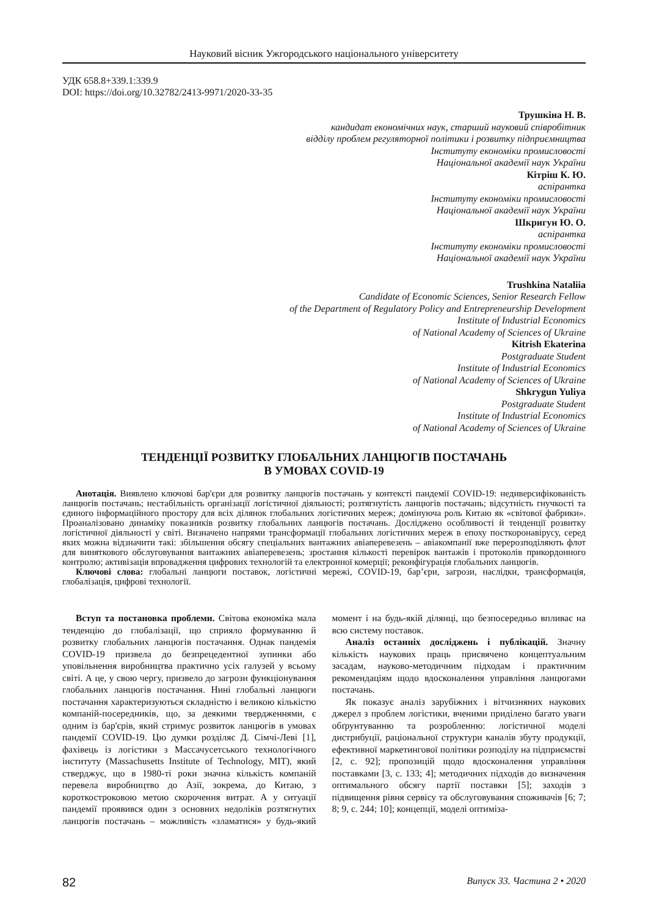Науковий вісник Ужгородського національного університету
УДК 658.8+339.1:339.9
DOI: https://doi.org/10.32782/2413-9971/2020-33-35
Трушкіна Н. В.
кандидат економічних наук, старший науковий співробітник
відділу проблем регуляторної політики і розвитку підприємництва
Інституту економіки промисловості
Національної академії наук України
Кітріш К. Ю.
аспірантка
Інституту економіки промисловості
Національної академії наук України
Шкригун Ю. О.
аспірантка
Інституту економіки промисловості
Національної академії наук України
Trushkina Nataliia
Candidate of Economic Sciences, Senior Research Fellow
of the Department of Regulatory Policy and Entrepreneurship Development
Institute of Industrial Economics
of National Academy of Sciences of Ukraine
Kitrish Ekaterina
Postgraduate Student
Institute of Industrial Economics
of National Academy of Sciences of Ukraine
Shkrygun Yuliya
Postgraduate Student
Institute of Industrial Economics
of National Academy of Sciences of Ukraine
ТЕНДЕНЦІЇ РОЗВИТКУ ГЛОБАЛЬНИХ ЛАНЦЮГІВ ПОСТАЧАНЬ
В УМОВАХ COVID-19
Анотація. Виявлено ключові бар'єри для розвитку ланцюгів постачань у контексті пандемії COVID-19: недиверсифікованість ланцюгів постачань; нестабільність організації логістичної діяльності; розтягнутість ланцюгів постачань; відсутність гнучкості та єдиного інформаційного простору для всіх ділянок глобальних логістичних мереж; домінуюча роль Китаю як «світової фабрики». Проаналізовано динаміку показників розвитку глобальних ланцюгів постачань. Досліджено особливості й тенденції розвитку логістичної діяльності у світі. Визначено напрями трансформації глобальних логістичних мереж в епоху посткоронавірусу, серед яких можна відзначити такі: збільшення обсягу спеціальних вантажних авіаперевезень – авіакомпанії вже перерозподіляють флот для виняткового обслуговування вантажних авіаперевезень; зростання кількості перевірок вантажів і протоколів прикордонного контролю; активізація впровадження цифрових технологій та електронної комерції; реконфігурація глобальних ланцюгів.
Ключові слова: глобальні ланцюги поставок, логістичні мережі, COVID-19, бар’єри, загрози, наслідки, трансформація, глобалізація, цифрові технології.
Вступ та постановка проблеми. Світова економіка мала тенденцію до глобалізації, що сприяло формуванню й розвитку глобальних ланцюгів постачання. Однак пандемія COVID-19 призвела до безпрецедентної зупинки або уповільнення виробництва практично усіх галузей у всьому світі. А це, у свою чергу, призвело до загрози функціонування глобальних ланцюгів постачання. Нині глобальні ланцюги постачання характеризуються складністю і великою кількістю компаній-посередників, що, за деякими твердженнями, є одним із бар'єрів, який стримує розвиток ланцюгів в умовах пандемії COVID-19. Цю думки розділяє Д. Сімчі-Леві [1], фахівець із логістики з Массачусетського технологічного інституту (Massachusetts Institute of Technology, MIT), який стверджує, що в 1980-ті роки значна кількість компаній перевела виробництво до Азії, зокрема, до Китаю, з короткостроковою метою скорочення витрат. А у ситуації пандемії проявився один з основних недоліків розтягнутих ланцюгів постачань – можливість «зламатися» у будь-який момент і на будь-якій ділянці, що безпосередньо впливає на всю систему поставок.
Аналіз останніх досліджень і публікацій. Значну кількість наукових праць присвячено концептуальним засадам, науково-методичним підходам і практичним рекомендаціям щодо вдосконалення управління ланцюгами постачань.
Як показує аналіз зарубіжних і вітчизняних наукових джерел з проблем логістики, вченими приділено багато уваги обґрунтуванню та розробленню: логістичної моделі дистрибуції, раціональної структури каналів збуту продукції, ефективної маркетингової політики розподілу на підприємстві [2, с. 92]; пропозицій щодо вдосконалення управління поставками [3, с. 133; 4]; методичних підходів до визначення оптимального обсягу партії поставки [5]; заходів з підвищення рівня сервісу та обслуговування споживачів [6; 7; 8; 9, с. 244; 10]; концепції, моделі оптиміза-
82 Випуск 33. Частина 2 • 2020